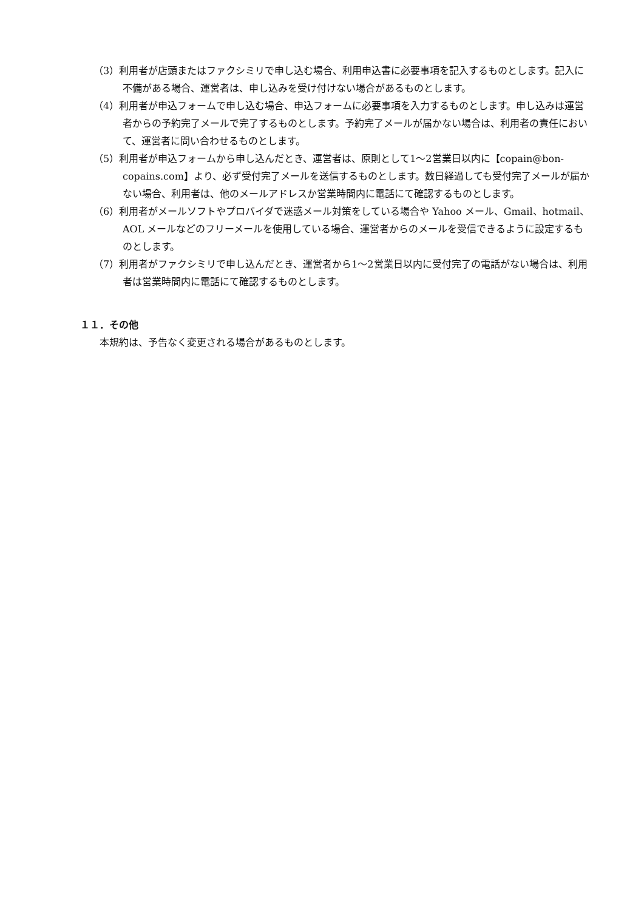（3）利用者が店頭またはファクシミリで申し込む場合、利用申込書に必要事項を記入するものとします。記入に不備がある場合、運営者は、申し込みを受け付けない場合があるものとします。
（4）利用者が申込フォームで申し込む場合、申込フォームに必要事項を入力するものとします。申し込みは運営者からの予約完了メールで完了するものとします。予約完了メールが届かない場合は、利用者の責任において、運営者に問い合わせるものとします。
（5）利用者が申込フォームから申し込んだとき、運営者は、原則として1～2営業日以内に【copain@bon-copains.com】より、必ず受付完了メールを送信するものとします。数日経過しても受付完了メールが届かない場合、利用者は、他のメールアドレスか営業時間内に電話にて確認するものとします。
（6）利用者がメールソフトやプロバイダで迷惑メール対策をしている場合や Yahoo メール、Gmail、hotmail、AOL メールなどのフリーメールを使用している場合、運営者からのメールを受信できるように設定するものとします。
（7）利用者がファクシミリで申し込んだとき、運営者から1～2営業日以内に受付完了の電話がない場合は、利用者は営業時間内に電話にて確認するものとします。
１１．その他
本規約は、予告なく変更される場合があるものとします。